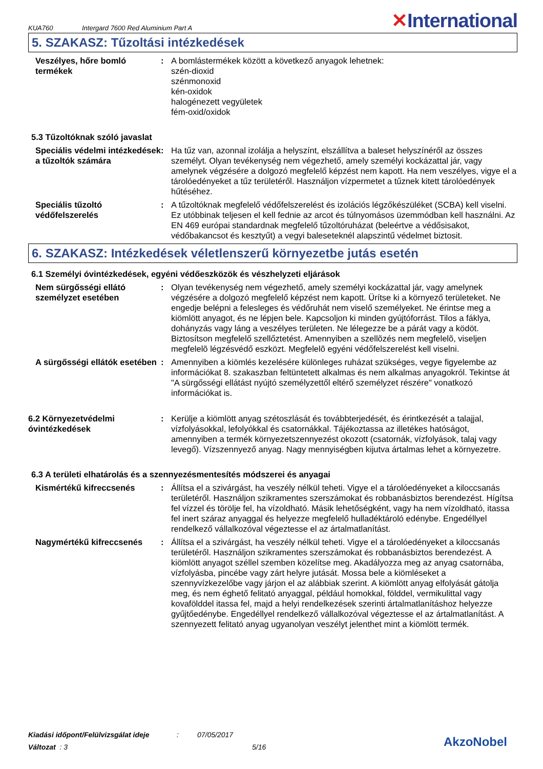KUA760 Intergard 7600 Red Aluminium Part A ✕International
5. SZAKASZ: Tűzoltási intézkedések
Veszélyes, hőre bomló termékek
: A bomlástermékek között a következő anyagok lehetnek:
szén-dioxid
szénmonoxid
kén-oxidok
halogénezett vegyületek
fém-oxid/oxidok
5.3 Tűzoltóknak szóló javaslat
Speciális védelmi intézkedések a tűzoltók számára
: Ha tűz van, azonnal izolálja a helyszínt, elszállítva a baleset helyszínéről az összes személyt. Olyan tevékenység nem végezhető, amely személyi kockázattal jár, vagy amelynek végzésére a dolgozó megfelelő képzést nem kapott. Ha nem veszélyes, vigye el a tárolóedényeket a tűz területéről. Használjon vízpermetet a tűznek kitett tárolóedények hűtéséhez.
Speciális tűzoltó védőfelszerelés
: A tűzoltóknak megfelelő védőfelszerelést és izolációs légzőkészüléket (SCBA) kell viselni. Ez utóbbinak teljesen el kell fednie az arcot és túlnyomásos üzemmódban kell használni. Az EN 469 európai standardnak megfelelő tűzoltóruházat (beleértve a védősisakot, védőbakancsot és kesztyűt) a vegyi baleseteknél alapszintű védelmet biztosit.
6. SZAKASZ: Intézkedések véletlenszerű környezetbe jutás esetén
6.1 Személyi óvintézkedések, egyéni védőeszközök és vészhelyzeti eljárások
Nem sürgősségi ellátó személyzet esetében
: Olyan tevékenység nem végezhető, amely személyi kockázattal jár, vagy amelynek végzésére a dolgozó megfelelő képzést nem kapott. Ürítse ki a környező területeket. Ne engedje belépni a felesleges és védőruhát nem viselő személyeket. Ne érintse meg a kiömlött anyagot, és ne lépjen bele. Kapcsoljon ki minden gyújtóforrást. Tilos a fáklya, dohányzás vagy láng a veszélyes területen. Ne lélegezze be a párát vagy a ködöt. Biztosítson megfelelő szellőztetést. Amennyiben a szellõzés nem megfelelõ, viseljen megfelelõ légzésvédő eszközt. Megfelelõ egyéni védőfelszerelést kell viselni.
A sürgősségi ellátók esetében
: Amennyiben a kiömlés kezelésére különleges ruházat szükséges, vegye figyelembe az információkat 8. szakaszban feltüntetett alkalmas és nem alkalmas anyagokról. Tekintse át "A sürgősségi ellátást nyújtó személyzettől eltérő személyzet részére" vonatkozó információkat is.
6.2 Környezetvédelmi óvintézkedések
: Kerülje a kiömlött anyag szétoszlását és továbbterjedését, és érintkezését a talajjal, vízfolyásokkal, lefolyókkal és csatornákkal. Tájékoztassa az illetékes hatóságot, amennyiben a termék környezetszennyezést okozott (csatornák, vízfolyások, talaj vagy levegő). Vízszennyező anyag. Nagy mennyiségben kijutva ártalmas lehet a környezetre.
6.3 A területi elhatárolás és a szennyezésmentesítés módszerei és anyagai
Kismértékű kifreccsenés : Állítsa el a szivárgást, ha veszély nélkül teheti. Vigye el a tárolóedényeket a kiloccsanás területéről. Használjon szikramentes szerszámokat és robbanásbiztos berendezést. Hígítsa fel vízzel és törölje fel, ha vízoldható. Másik lehetőségként, vagy ha nem vízoldható, itassa fel inert száraz anyaggal és helyezze megfelelő hulladéktároló edénybe. Engedéllyel rendelkező vállalkozóval végeztesse el az ártalmatlanítást.
Nagymértékű kifreccsenés : Állítsa el a szivárgást, ha veszély nélkül teheti. Vigye el a tárolóedényeket a kiloccsanás területéről. Használjon szikramentes szerszámokat és robbanásbiztos berendezést. A kiömlött anyagot széllel szemben közelítse meg. Akadályozza meg az anyag csatornába, vízfolyásba, pincébe vagy zárt helyre jutását. Mossa bele a kiömléseket a szennyvízkezelőbe vagy járjon el az alábbiak szerint. A kiömlött anyag elfolyását gátolja meg, és nem éghető felitató anyaggal, például homokkal, földdel, vermikulittal vagy kovafölddel itassa fel, majd a helyi rendelkezések szerinti ártalmatlanításhoz helyezze gyűjtőedénybe. Engedéllyel rendelkező vállalkozóval végeztesse el az ártalmatlanítást. A szennyezett felitató anyag ugyanolyan veszélyt jelenthet mint a kiömlött termék.
Kiadási időpont/Felülvizsgálat ideje: 07/05/2017
Változat : 3 5/16
AkzoNobel